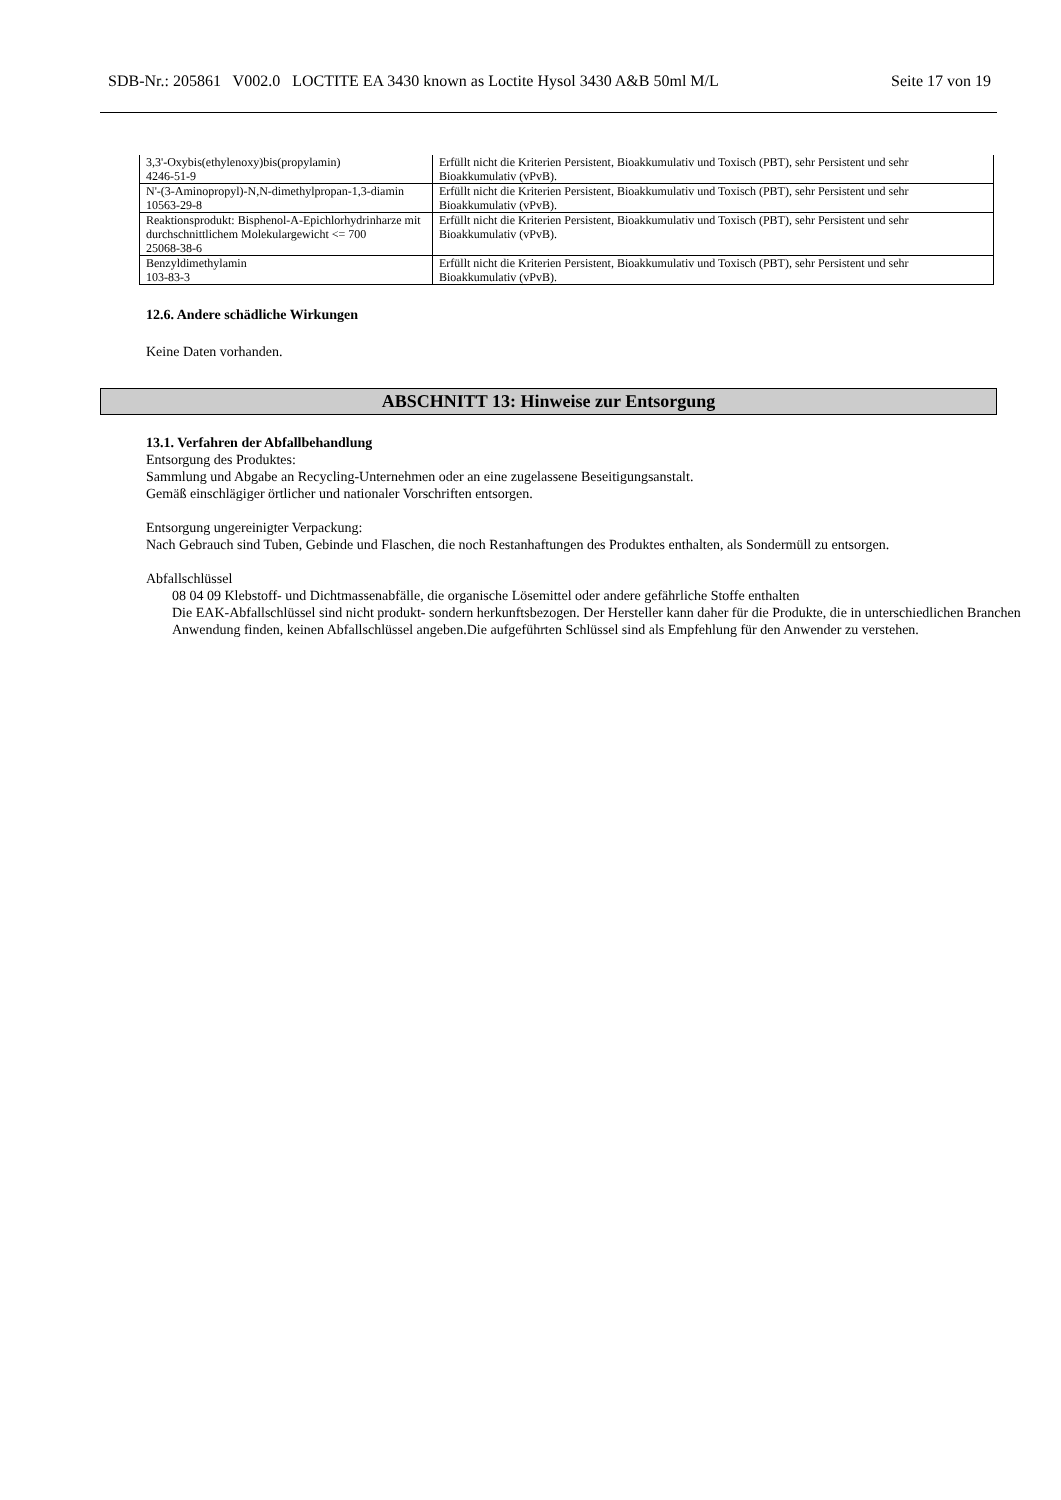SDB-Nr.: 205861 V002.0 LOCTITE EA 3430 known as Loctite Hysol 3430 A&B 50ml M/L Seite 17 von 19
| 3,3'-Oxybis(ethylenoxy)bis(propylamin) 4246-51-9 | Erfüllt nicht die Kriterien Persistent, Bioakkumulativ und Toxisch (PBT), sehr Persistent und sehr Bioakkumulativ (vPvB). |
| N'-(3-Aminopropyl)-N,N-dimethylpropan-1,3-diamin 10563-29-8 | Erfüllt nicht die Kriterien Persistent, Bioakkumulativ und Toxisch (PBT), sehr Persistent und sehr Bioakkumulativ (vPvB). |
| Reaktionsprodukt: Bisphenol-A-Epichlorhydrinharze mit durchschnittlichem Molekulargewicht <= 700 25068-38-6 | Erfüllt nicht die Kriterien Persistent, Bioakkumulativ und Toxisch (PBT), sehr Persistent und sehr Bioakkumulativ (vPvB). |
| Benzyldimethylamin 103-83-3 | Erfüllt nicht die Kriterien Persistent, Bioakkumulativ und Toxisch (PBT), sehr Persistent und sehr Bioakkumulativ (vPvB). |
12.6. Andere schädliche Wirkungen
Keine Daten vorhanden.
ABSCHNITT 13: Hinweise zur Entsorgung
13.1. Verfahren der Abfallbehandlung
Entsorgung des Produktes:
Sammlung und Abgabe an Recycling-Unternehmen oder an eine zugelassene Beseitigungsanstalt.
Gemäß einschlägiger örtlicher und nationaler Vorschriften entsorgen.
Entsorgung ungereinigter Verpackung:
Nach Gebrauch sind Tuben, Gebinde und Flaschen, die noch Restanhaftungen des Produktes enthalten, als Sondermüll zu entsorgen.
Abfallschlüssel
08 04 09 Klebstoff- und Dichtmassenabfälle, die organische Lösemittel oder andere gefährliche Stoffe enthalten
Die EAK-Abfallschlüssel sind nicht produkt- sondern herkunftsbezogen. Der Hersteller kann daher für die Produkte, die in unterschiedlichen Branchen Anwendung finden, keinen Abfallschlüssel angeben.Die aufgeführten Schlüssel sind als Empfehlung für den Anwender zu verstehen.